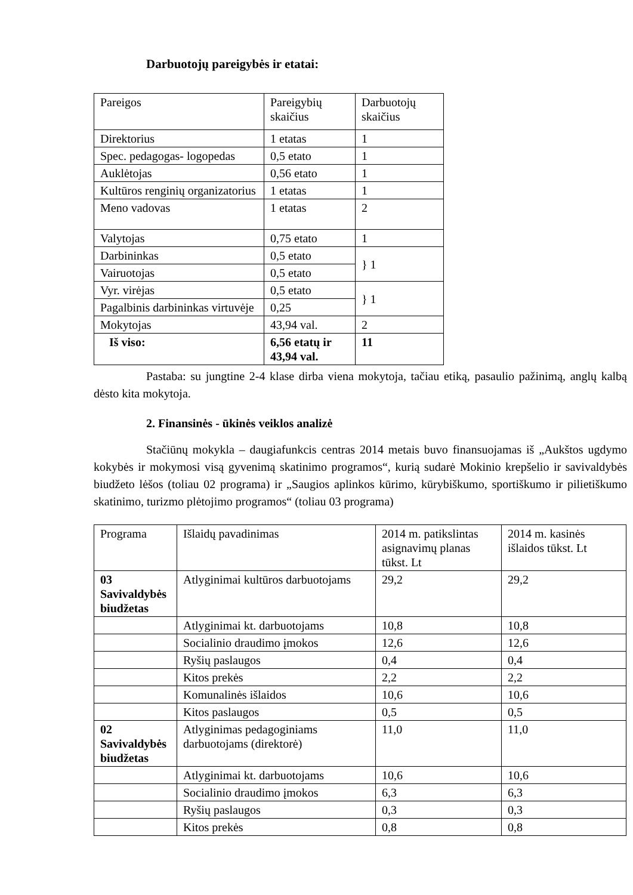Darbuotojų pareigybės ir etatai:
| Pareigos | Pareigybių skaičius | Darbuotojų skaičius |
| --- | --- | --- |
| Direktorius | 1 etatas | 1 |
| Spec. pedagogas- logopedas | 0,5 etato | 1 |
| Auklėtojas | 0,56 etato | 1 |
| Kultūros renginių organizatorius | 1 etatas | 1 |
| Meno vadovas | 1 etatas | 2 |
| Valytojas | 0,75 etato | 1 |
| Darbininkas | 0,5 etato | } 1 |
| Vairuotojas | 0,5 etato | |
| Vyr. virėjas | 0,5 etato | } 1 |
| Pagalbinis darbininkas virtuvėje | 0,25 | |
| Mokytojas | 43,94 val. | 2 |
| Iš viso: | 6,56 etatų ir 43,94 val. | 11 |
Pastaba: su jungtine 2-4 klase dirba viena mokytoja, tačiau etiką, pasaulio pažinimą, anglų kalbą dėsto kita mokytoja.
2. Finansinės - ūkinės veiklos analizė
Stačiūnų mokykla – daugiafunkcis centras 2014 metais buvo finansuojamas iš „Aukštos ugdymo kokybės ir mokymosi visą gyvenimą skatinimo programos“, kurią sudarė Mokinio krepšelio ir savivaldybės biudžeto lėšos (toliau 02 programa) ir „Saugios aplinkos kūrimo, kūrybiškumo, sportiškumo ir pilietiškumo skatinimo, turizmo plėtojimo programos“ (toliau 03 programa)
| Programa | Išlaidų pavadinimas | 2014 m. patikslintas asignavimų planas tūkst. Lt | 2014 m. kasinės išlaidos tūkst. Lt |
| --- | --- | --- | --- |
| 03 Savivaldybės biudžetas | Atlyginimai kultūros darbuotojams | 29,2 | 29,2 |
| | Atlyginimai kt. darbuotojams | 10,8 | 10,8 |
| | Socialinio draudimo įmokos | 12,6 | 12,6 |
| | Ryšių paslaugos | 0,4 | 0,4 |
| | Kitos prekės | 2,2 | 2,2 |
| | Komunalinės išlaidos | 10,6 | 10,6 |
| | Kitos paslaugos | 0,5 | 0,5 |
| 02 Savivaldybės biudžetas | Atlyginimas pedagoginiams darbuotojams (direktorė) | 11,0 | 11,0 |
| | Atlyginimai kt. darbuotojams | 10,6 | 10,6 |
| | Socialinio draudimo įmokos | 6,3 | 6,3 |
| | Ryšių paslaugos | 0,3 | 0,3 |
| | Kitos prekės | 0,8 | 0,8 |